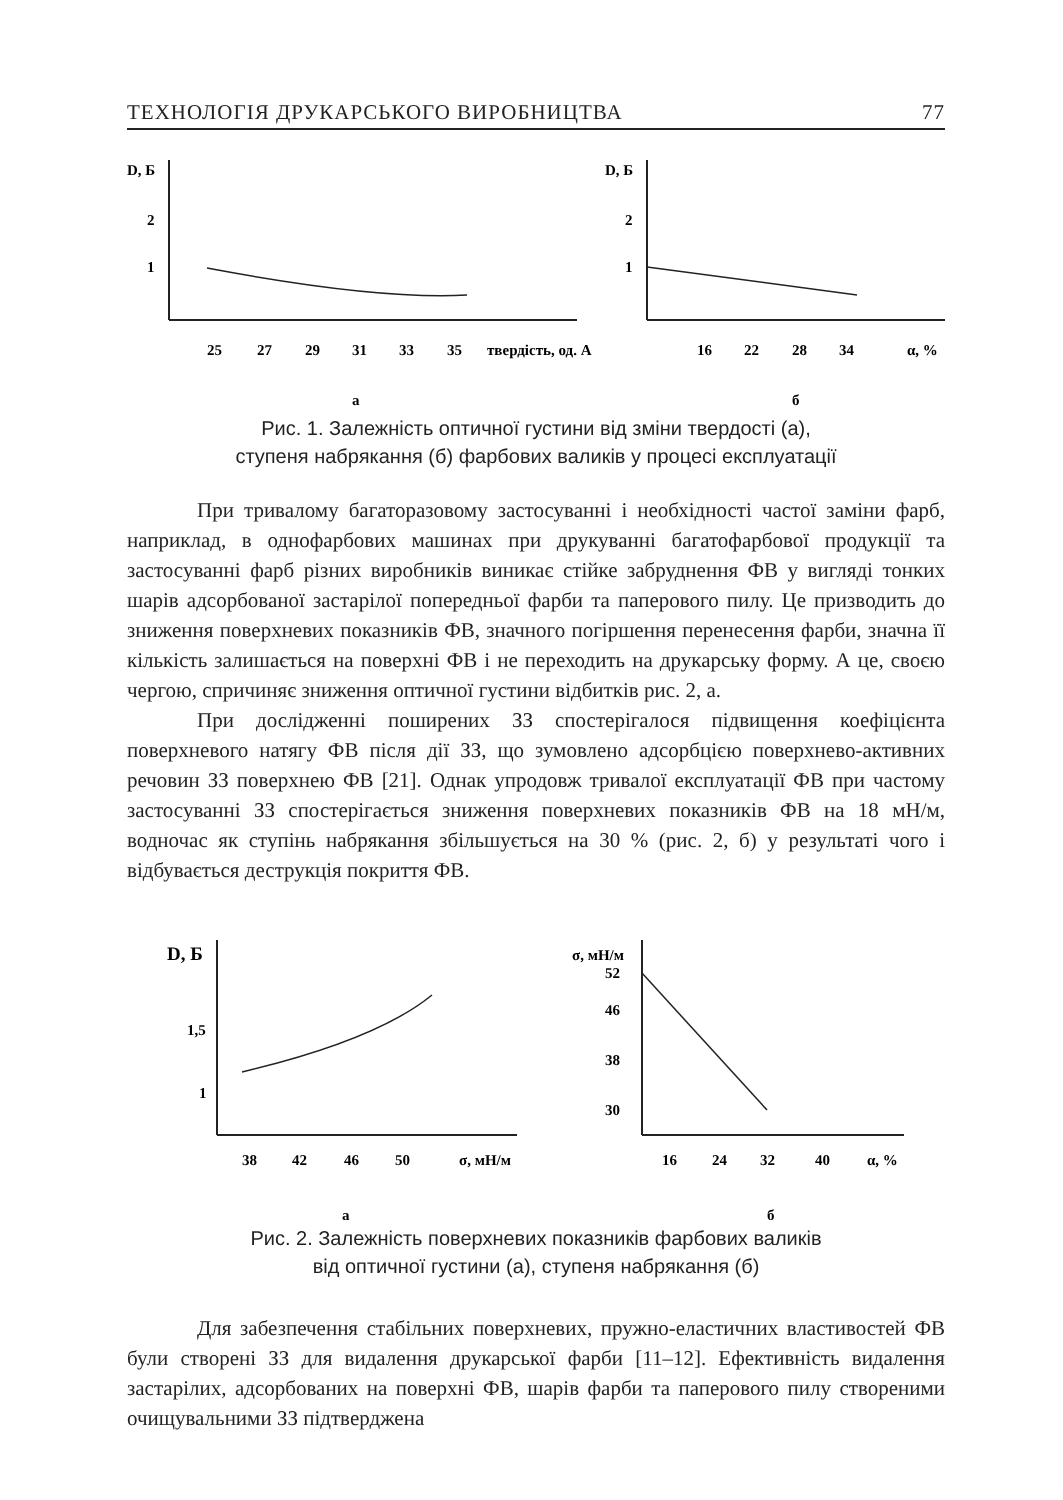ТЕХНОЛОГІЯ ДРУКАРСЬКОГО ВИРОБНИЦТВА 77
D, Б
2
1
25
27
29
31
33
35
твердість, од. А
а
D, Б
2
1
16
22
28
34
α, %
б
Рис. 1. Залежність оптичної густини від зміни твердості (а),
ступеня набрякання (б) фарбових валиків у процесі експлуатації
При тривалому багаторазовому застосуванні і необхідності частої заміни фарб, наприклад, в однофарбових машинах при друкуванні багатофарбової продукції та застосуванні фарб різних виробників виникає стійке забруднення ФВ у вигляді тонких шарів адсорбованої застарілої попередньої фарби та паперового пилу. Це призводить до зниження поверхневих показників ФВ, значного погіршення перенесення фарби, значна її кількість залишається на поверхні ФВ і не переходить на друкарську форму. А це, своєю чергою, спричиняє зниження оптичної густини відбитків рис. 2, а.
При дослідженні поширених ЗЗ спостерігалося підвищення коефіцієнта поверхневого натягу ФВ після дії ЗЗ, що зумовлено адсорбцією поверхнево-активних речовин ЗЗ поверхнею ФВ [21]. Однак упродовж тривалої експлуатації ФВ при частому застосуванні ЗЗ спостерігається зниження поверхневих показників ФВ на 18 мН/м, водночас як ступінь набрякання збільшується на 30 % (рис. 2, б) у результаті чого і відбувається деструкція покриття ФВ.
D, Б
1,5
1
38
42
46
50
σ, мН/м
а
σ, мН/м
52
46
38
30
16
24
32
40
α, %
б
Рис. 2. Залежність поверхневих показників фарбових валиків
від оптичної густини (а), ступеня набрякання (б)
Для забезпечення стабільних поверхневих, пружно-еластичних властивостей ФВ були створені ЗЗ для видалення друкарської фарби [11–12]. Ефективність видалення застарілих, адсорбованих на поверхні ФВ, шарів фарби та паперового пилу створеними очищувальними ЗЗ підтверджена